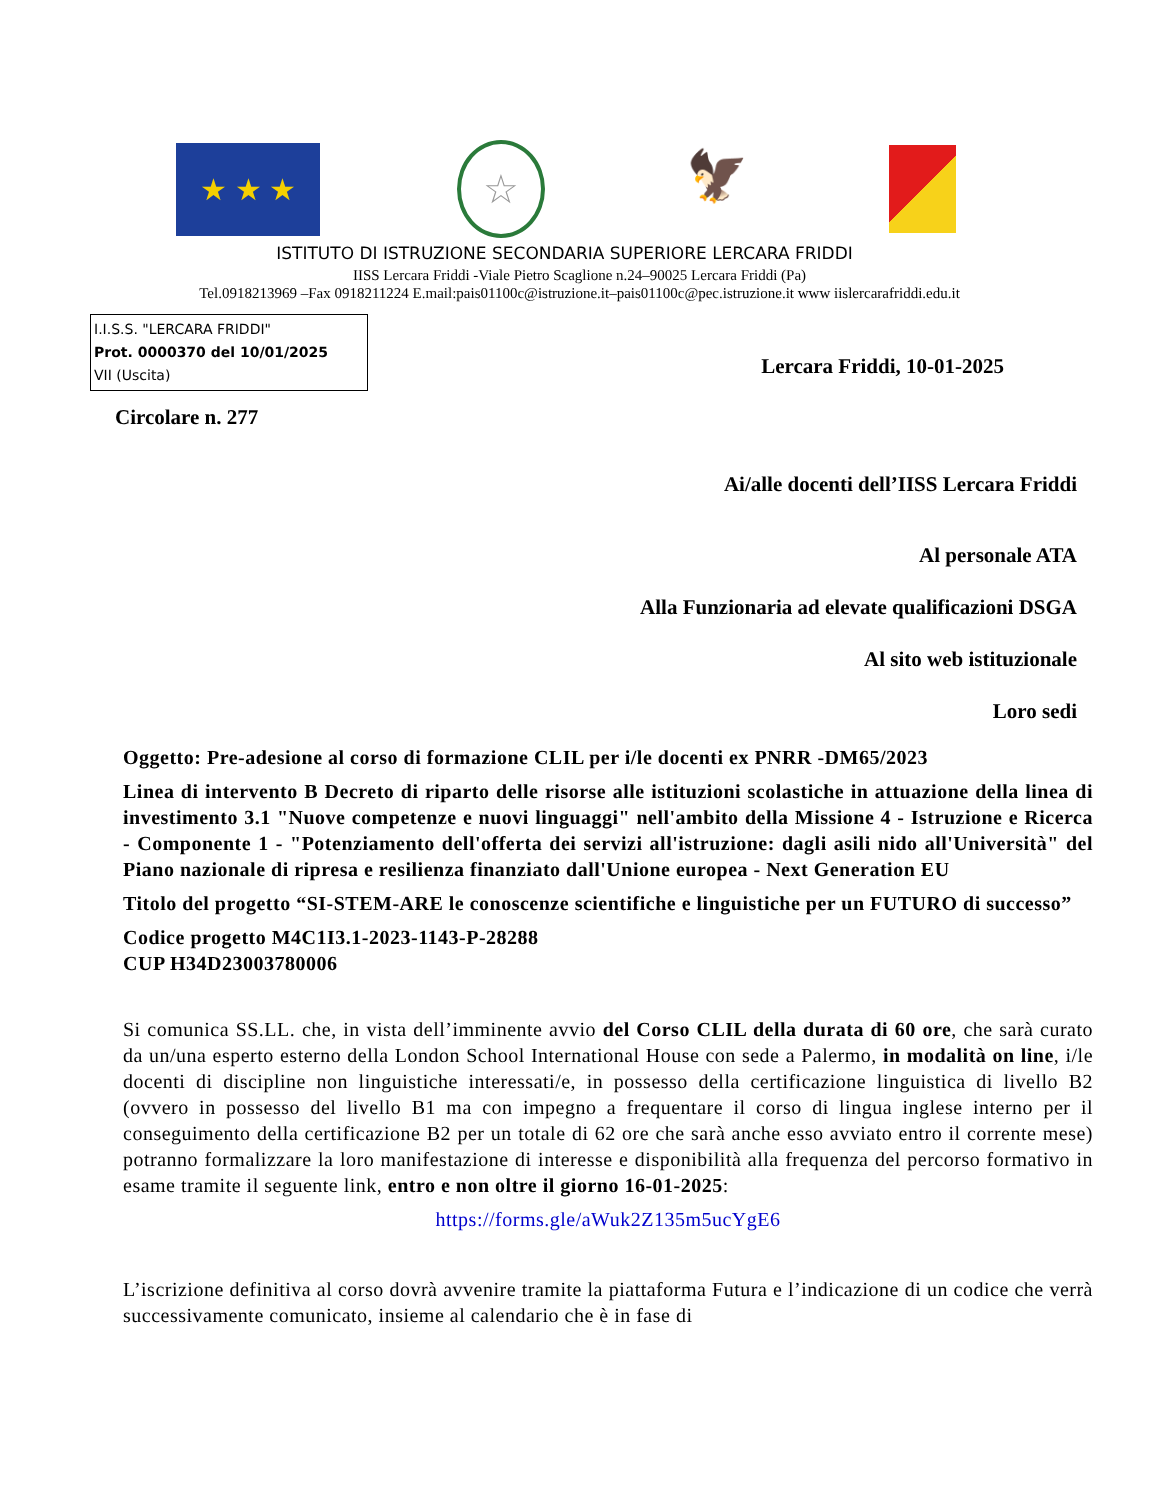★ ★ ★
☆
🦅
ISTITUTO DI ISTRUZIONE SECONDARIA SUPERIORE LERCARA FRIDDI
IISS Lercara Friddi -Viale Pietro Scaglione n.24–90025 Lercara Friddi (Pa)
Tel.0918213969 –Fax 0918211224 E.mail:pais01100c@istruzione.it–pais01100c@pec.istruzione.it www iislercarafriddi.edu.it
I.I.S.S. "LERCARA FRIDDI"
Prot. 0000370 del 10/01/2025
VII (Uscita)
Lercara Friddi, 10-01-2025
Circolare n. 277
Ai/alle docenti dell’IISS Lercara Friddi
Al personale ATA
Alla Funzionaria ad elevate qualificazioni DSGA
Al sito web istituzionale
Loro sedi
Oggetto: Pre-adesione al corso di formazione CLIL per i/le docenti ex PNRR -DM65/2023
Linea di intervento B Decreto di riparto delle risorse alle istituzioni scolastiche in attuazione della linea di investimento 3.1 "Nuove competenze e nuovi linguaggi" nell'ambito della Missione 4 - Istruzione e Ricerca - Componente 1 - "Potenziamento dell'offerta dei servizi all'istruzione: dagli asili nido all'Università" del Piano nazionale di ripresa e resilienza finanziato dall'Unione europea - Next Generation EU
Titolo del progetto “SI-STEM-ARE le conoscenze scientifiche e linguistiche per un FUTURO di successo”
Codice progetto M4C1I3.1-2023-1143-P-28288
CUP H34D23003780006
Si comunica SS.LL. che, in vista dell’imminente avvio del Corso CLIL della durata di 60 ore, che sarà curato da un/una esperto esterno della London School International House con sede a Palermo, in modalità on line, i/le docenti di discipline non linguistiche interessati/e, in possesso della certificazione linguistica di livello B2 (ovvero in possesso del livello B1 ma con impegno a frequentare il corso di lingua inglese interno per il conseguimento della certificazione B2 per un totale di 62 ore che sarà anche esso avviato entro il corrente mese) potranno formalizzare la loro manifestazione di interesse e disponibilità alla frequenza del percorso formativo in esame tramite il seguente link, entro e non oltre il giorno 16-01-2025:
https://forms.gle/aWuk2Z135m5ucYgE6
L’iscrizione definitiva al corso dovrà avvenire tramite la piattaforma Futura e l’indicazione di un codice che verrà successivamente comunicato, insieme al calendario che è in fase di